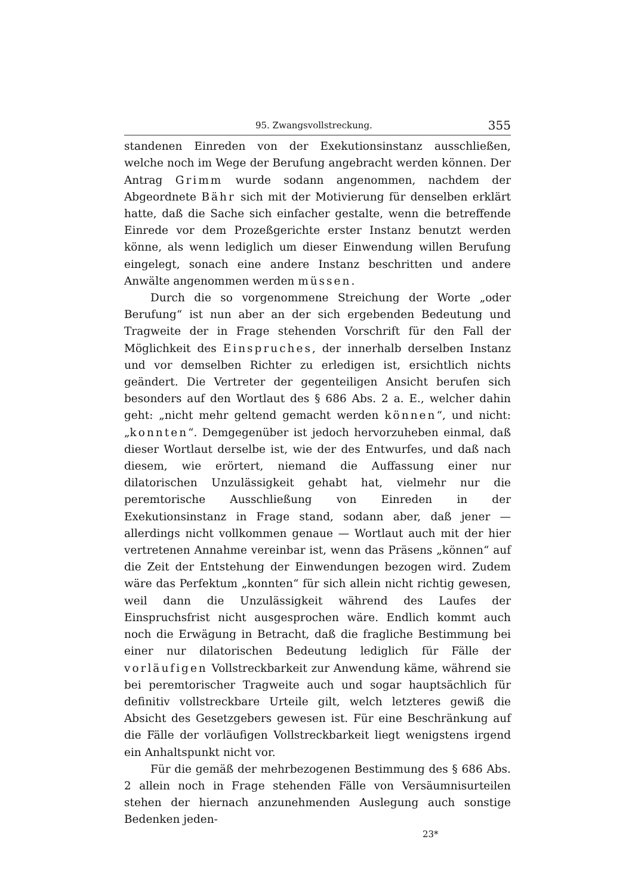95. Zwangsvollstreckung. 355
standenen Einreden von der Exekutionsinstanz ausschließen, welche noch im Wege der Berufung angebracht werden können. Der Antrag Grimm wurde sodann angenommen, nachdem der Abgeordnete Bähr sich mit der Motivierung für denselben erklärt hatte, daß die Sache sich einfacher gestalte, wenn die betreffende Einrede vor dem Prozeßgerichte erster Instanz benutzt werden könne, als wenn lediglich um dieser Einwendung willen Berufung eingelegt, sonach eine andere Instanz beschritten und andere Anwälte angenommen werden müssen.
Durch die so vorgenommene Streichung der Worte „oder Berufung“ ist nun aber an der sich ergebenden Bedeutung und Tragweite der in Frage stehenden Vorschrift für den Fall der Möglichkeit des Einspruches, der innerhalb derselben Instanz und vor demselben Richter zu erledigen ist, ersichtlich nichts geändert. Die Vertreter der gegenteiligen Ansicht berufen sich besonders auf den Wortlaut des § 686 Abs. 2 a. E., welcher dahin geht: „nicht mehr geltend gemacht werden können“, und nicht: „konnten“. Demgegenüber ist jedoch hervorzuheben einmal, daß dieser Wortlaut derselbe ist, wie der des Entwurfes, und daß nach diesem, wie erörtert, niemand die Auffassung einer nur dilatorischen Unzulässigkeit gehabt hat, vielmehr nur die peremtorische Ausschließung von Einreden in der Exekutionsinstanz in Frage stand, sodann aber, daß jener — allerdings nicht vollkommen genaue — Wortlaut auch mit der hier vertretenen Annahme vereinbar ist, wenn das Präsens „können“ auf die Zeit der Entstehung der Einwendungen bezogen wird. Zudem wäre das Perfektum „konnten“ für sich allein nicht richtig gewesen, weil dann die Unzulässigkeit während des Laufes der Einspruchsfrist nicht ausgesprochen wäre. Endlich kommt auch noch die Erwägung in Betracht, daß die fragliche Bestimmung bei einer nur dilatorischen Bedeutung lediglich für Fälle der vorläufigen Vollstreckbarkeit zur Anwendung käme, während sie bei peremtorischer Tragweite auch und sogar hauptsächlich für definitiv vollstreckbare Urteile gilt, welch letzteres gewiß die Absicht des Gesetzgebers gewesen ist. Für eine Beschränkung auf die Fälle der vorläufigen Vollstreckbarkeit liegt wenigstens irgend ein Anhaltspunkt nicht vor.
Für die gemäß der mehrbezogenen Bestimmung des § 686 Abs. 2 allein noch in Frage stehenden Fälle von Versäumnisurteilen stehen der hiernach anzunehmenden Auslegung auch sonstige Bedenken jeden-
23*